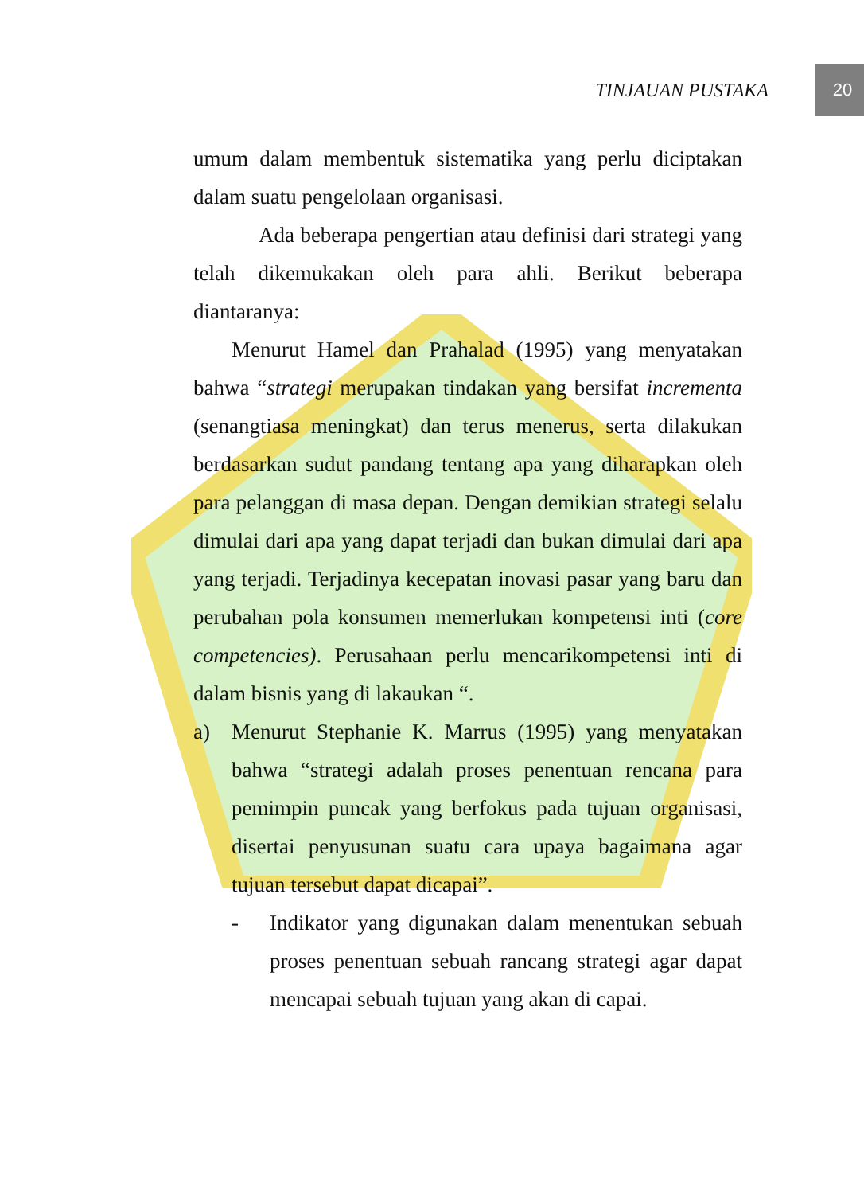TINJAUAN PUSTAKA
20
umum dalam membentuk sistematika yang perlu diciptakan dalam suatu pengelolaan organisasi.
Ada beberapa pengertian atau definisi dari strategi yang telah dikemukakan oleh para ahli. Berikut beberapa diantaranya:
Menurut Hamel dan Prahalad (1995) yang menyatakan bahwa “strategi merupakan tindakan yang bersifat incrementa (senangtiasa meningkat) dan terus menerus, serta dilakukan berdasarkan sudut pandang tentang apa yang diharapkan oleh para pelanggan di masa depan. Dengan demikian strategi selalu dimulai dari apa yang dapat terjadi dan bukan dimulai dari apa yang terjadi. Terjadinya kecepatan inovasi pasar yang baru dan perubahan pola konsumen memerlukan kompetensi inti (core competencies). Perusahaan perlu mencarikompetensi inti di dalam bisnis yang di lakaukan “.
a) Menurut Stephanie K. Marrus (1995) yang menyatakan bahwa “strategi adalah proses penentuan rencana para pemimpin puncak yang berfokus pada tujuan organisasi, disertai penyusunan suatu cara upaya bagaimana agar tujuan tersebut dapat dicapai”.
- Indikator yang digunakan dalam menentukan sebuah proses penentuan sebuah rancang strategi agar dapat mencapai sebuah tujuan yang akan di capai.